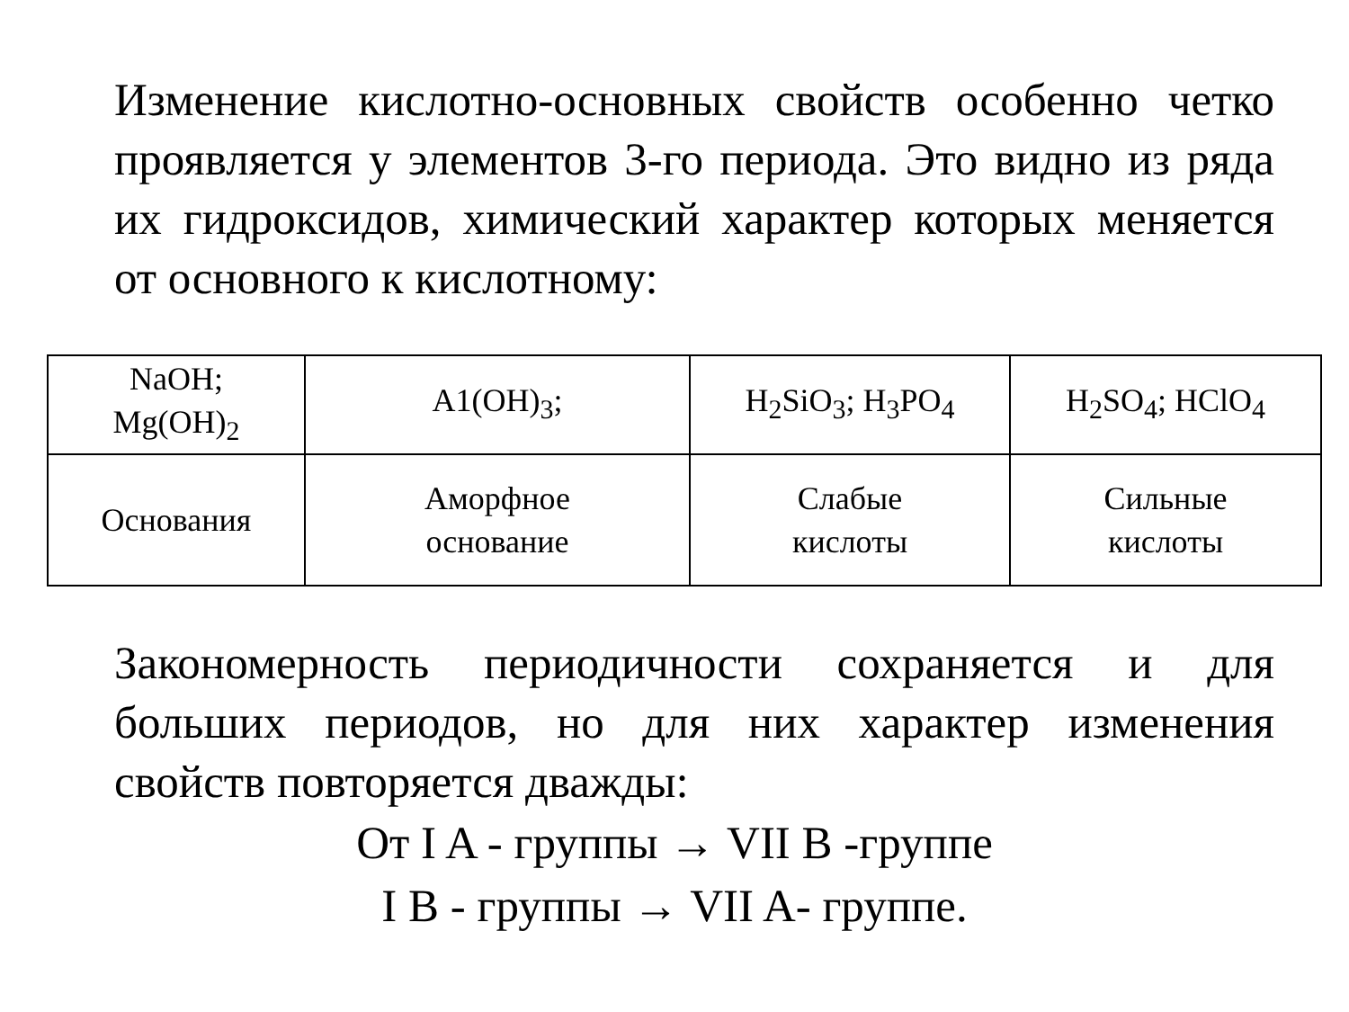Изменение кислотно-основных свойств особенно четко проявляется у элементов 3-го периода. Это видно из ряда их гидроксидов, химический характер которых меняется от основного к кислотному:
| NaOH; Mg(OH)<sub>2</sub> | A1(OH)<sub>3</sub>; | H<sub>2</sub>SiO<sub>3</sub>; H<sub>3</sub>PO<sub>4</sub> | H<sub>2</sub>SO<sub>4</sub>; HClO<sub>4</sub> |
| Основания | Аморфное основание | Слабые кислоты | Сильные кислоты |
Закономерность периодичности сохраняется и для больших периодов, но для них характер изменения свойств повторяется дважды:
От I A - группы → VII B -группе
I B - группы → VII A- группе.